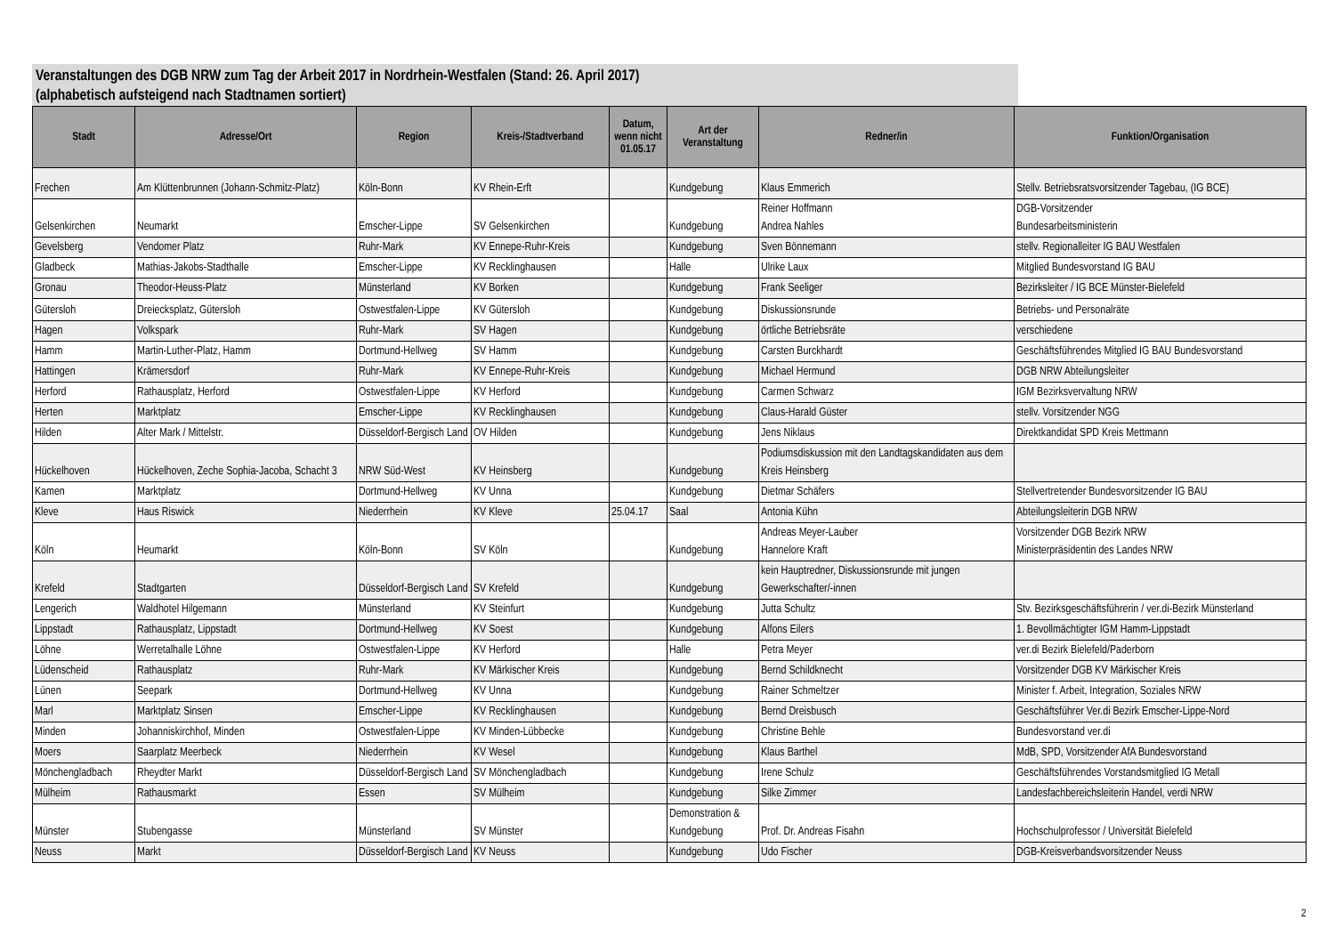Veranstaltungen des DGB NRW zum Tag der Arbeit 2017 in Nordrhein-Westfalen (Stand: 26. April 2017)
(alphabetisch aufsteigend nach Stadtnamen sortiert)
| Stadt | Adresse/Ort | Region | Kreis-/Stadtverband | Datum, wenn nicht 01.05.17 | Art der Veranstaltung | Redner/in | Funktion/Organisation |
| --- | --- | --- | --- | --- | --- | --- | --- |
| Frechen | Am Klüttenbrunnen (Johann-Schmitz-Platz) | Köln-Bonn | KV Rhein-Erft | | Kundgebung | Klaus Emmerich | Stellv. Betriebsratsvorsitzender Tagebau, (IG BCE) |
| Gelsenkirchen | Neumarkt | Emscher-Lippe | SV Gelsenkirchen | | Kundgebung | Reiner Hoffmann Andrea Nahles | DGB-Vorsitzender Bundesarbeitsministerin |
| Gevelsberg | Vendomer Platz | Ruhr-Mark | KV Ennepe-Ruhr-Kreis | | Kundgebung | Sven Bönnemann | stellv. Regionalleiter IG BAU Westfalen |
| Gladbeck | Mathias-Jakobs-Stadthalle | Emscher-Lippe | KV Recklinghausen | | Halle | Ulrike Laux | Mitglied Bundesvorstand IG BAU |
| Gronau | Theodor-Heuss-Platz | Münsterland | KV Borken | | Kundgebung | Frank Seeliger | Bezirksleiter / IG BCE Münster-Bielefeld |
| Gütersloh | Dreiecksplatz, Gütersloh | Ostwestfalen-Lippe | KV Gütersloh | | Kundgebung | Diskussionsrunde | Betriebs- und Personalräte |
| Hagen | Volkspark | Ruhr-Mark | SV Hagen | | Kundgebung | örtliche Betriebsräte | verschiedene |
| Hamm | Martin-Luther-Platz, Hamm | Dortmund-Hellweg | SV Hamm | | Kundgebung | Carsten Burckhardt | Geschäftsführendes Mitglied IG BAU Bundesvorstand |
| Hattingen | Krämersdorf | Ruhr-Mark | KV Ennepe-Ruhr-Kreis | | Kundgebung | Michael Hermund | DGB NRW Abteilungsleiter |
| Herford | Rathausplatz, Herford | Ostwestfalen-Lippe | KV Herford | | Kundgebung | Carmen Schwarz | IGM Bezirksvervaltung NRW |
| Herten | Marktplatz | Emscher-Lippe | KV Recklinghausen | | Kundgebung | Claus-Harald Güster | stellv. Vorsitzender NGG |
| Hilden | Alter Mark / Mittelstr. | Düsseldorf-Bergisch Land | OV Hilden | | Kundgebung | Jens Niklaus | Direktkandidat SPD Kreis Mettmann |
| Hückelhoven | Hückelhoven, Zeche Sophia-Jacoba, Schacht 3 | NRW Süd-West | KV Heinsberg | | Kundgebung | Podiumsdiskussion mit den Landtagskandidaten aus dem Kreis Heinsberg | |
| Kamen | Marktplatz | Dortmund-Hellweg | KV Unna | | Kundgebung | Dietmar Schäfers | Stellvertretender Bundesvorsitzender IG BAU |
| Kleve | Haus Riswick | Niederrhein | KV Kleve | 25.04.17 | Saal | Antonia Kühn | Abteilungsleiterin DGB NRW |
| Köln | Heumarkt | Köln-Bonn | SV Köln | | Kundgebung | Andreas Meyer-Lauber Hannelore Kraft | Vorsitzender DGB Bezirk NRW Ministerpräsidentin des Landes NRW |
| Krefeld | Stadtgarten | Düsseldorf-Bergisch Land | SV Krefeld | | Kundgebung | kein Hauptredner, Diskussionsrunde mit jungen Gewerkschafter/-innen | |
| Lengerich | Waldhotel Hilgemann | Münsterland | KV Steinfurt | | Kundgebung | Jutta Schultz | Stv. Bezirksgeschäftsführerin / ver.di-Bezirk Münsterland |
| Lippstadt | Rathausplatz, Lippstadt | Dortmund-Hellweg | KV Soest | | Kundgebung | Alfons Eilers | 1. Bevollmächtigter IGM Hamm-Lippstadt |
| Löhne | Werretalhalle Löhne | Ostwestfalen-Lippe | KV Herford | | Halle | Petra Meyer | ver.di Bezirk Bielefeld/Paderborn |
| Lüdenscheid | Rathausplatz | Ruhr-Mark | KV Märkischer Kreis | | Kundgebung | Bernd Schildknecht | Vorsitzender DGB KV Märkischer Kreis |
| Lünen | Seepark | Dortmund-Hellweg | KV Unna | | Kundgebung | Rainer Schmeltzer | Minister f. Arbeit, Integration, Soziales NRW |
| Marl | Marktplatz Sinsen | Emscher-Lippe | KV Recklinghausen | | Kundgebung | Bernd Dreisbusch | Geschäftsführer Ver.di Bezirk Emscher-Lippe-Nord |
| Minden | Johanniskirchhof, Minden | Ostwestfalen-Lippe | KV Minden-Lübbecke | | Kundgebung | Christine Behle | Bundesvorstand ver.di |
| Moers | Saarplatz Meerbeck | Niederrhein | KV Wesel | | Kundgebung | Klaus Barthel | MdB, SPD, Vorsitzender AfA Bundesvorstand |
| Mönchengladbach | Rheydter Markt | Düsseldorf-Bergisch Land | SV Mönchengladbach | | Kundgebung | Irene Schulz | Geschäftsführendes Vorstandsmitglied IG Metall |
| Mülheim | Rathausmarkt | Essen | SV Mülheim | | Kundgebung | Silke Zimmer | Landesfachbereichsleiterin Handel, verdi NRW |
| Münster | Stubengasse | Münsterland | SV Münster | | Demonstration & Kundgebung | Prof. Dr. Andreas Fisahn | Hochschulprofessor / Universität Bielefeld |
| Neuss | Markt | Düsseldorf-Bergisch Land | KV Neuss | | Kundgebung | Udo Fischer | DGB-Kreisverbandsvorsitzender Neuss |
2